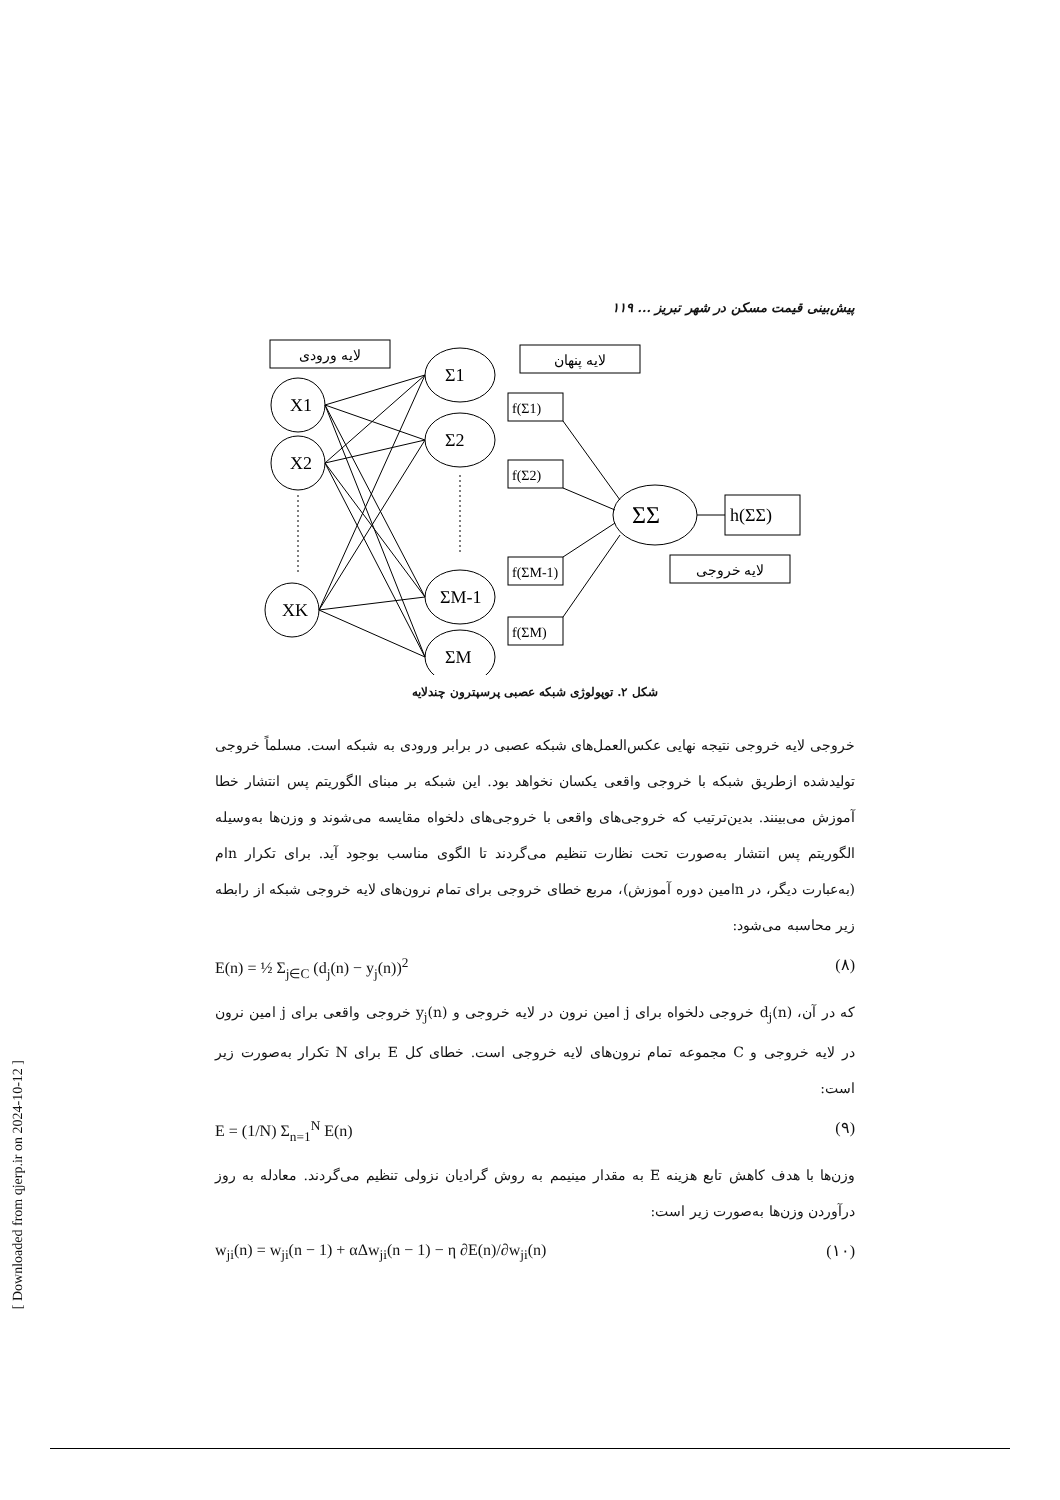پیش‌بینی قیمت مسکن در شهر تبریز ... ۱۱۹
لایه ورودی
لایه پنهان
لایه خروجی
X1
X2
XK
Σ1
Σ2
ΣM-1
ΣM
f(Σ1)
f(Σ2)
f(ΣM-1)
f(ΣM)
ΣΣ
h(ΣΣ)
شکل ۲. توپولوژی شبکه عصبی پرسپترون چندلایه
خروجی لایه خروجی نتیجه نهایی عکس‌العمل‌های شبکه عصبی در برابر ورودی به شبکه است. مسلماً خروجی تولیدشده ازطریق شبکه با خروجی واقعی یکسان نخواهد بود. این شبکه بر مبنای الگوریتم پس انتشار خطا آموزش می‌بینند. بدین‌ترتیب که خروجی‌های واقعی با خروجی‌های دلخواه مقایسه می‌شوند و وزن‌ها به‌وسیله الگوریتم پس انتشار به‌صورت تحت نظارت تنظیم می‌گردند تا الگوی مناسب بوجود آید. برای تکرار nام (به‌عبارت دیگر، در nامین دوره آموزش)، مربع خطای خروجی برای تمام نرون‌های لایه خروجی شبکه از رابطه زیر محاسبه می‌شود:
E(n) = ½ Σ<sub>j∈C</sub> (d<sub>j</sub>(n) − y<sub>j</sub>(n))<sup>2</sup> (۸)
که در آن، d<sub>j</sub>(n) خروجی دلخواه برای j امین نرون در لایه خروجی و y<sub>j</sub>(n) خروجی واقعی برای j امین نرون در لایه خروجی و C مجموعه تمام نرون‌های لایه خروجی است. خطای کل E برای N تکرار به‌صورت زیر است:
E = (1/N) Σ<sub>n=1</sub><sup>N</sup> E(n) (۹)
وزن‌ها با هدف کاهش تابع هزینه E به مقدار مینیمم به روش گرادیان نزولی تنظیم می‌گردند. معادله به روز درآوردن وزن‌ها به‌صورت زیر است:
w<sub>ji</sub>(n) = w<sub>ji</sub>(n − 1) + αΔw<sub>ji</sub>(n − 1) − η ∂E(n)/∂w<sub>ji</sub>(n) (۱۰)
[ Downloaded from qjerp.ir on 2024-10-12 ]